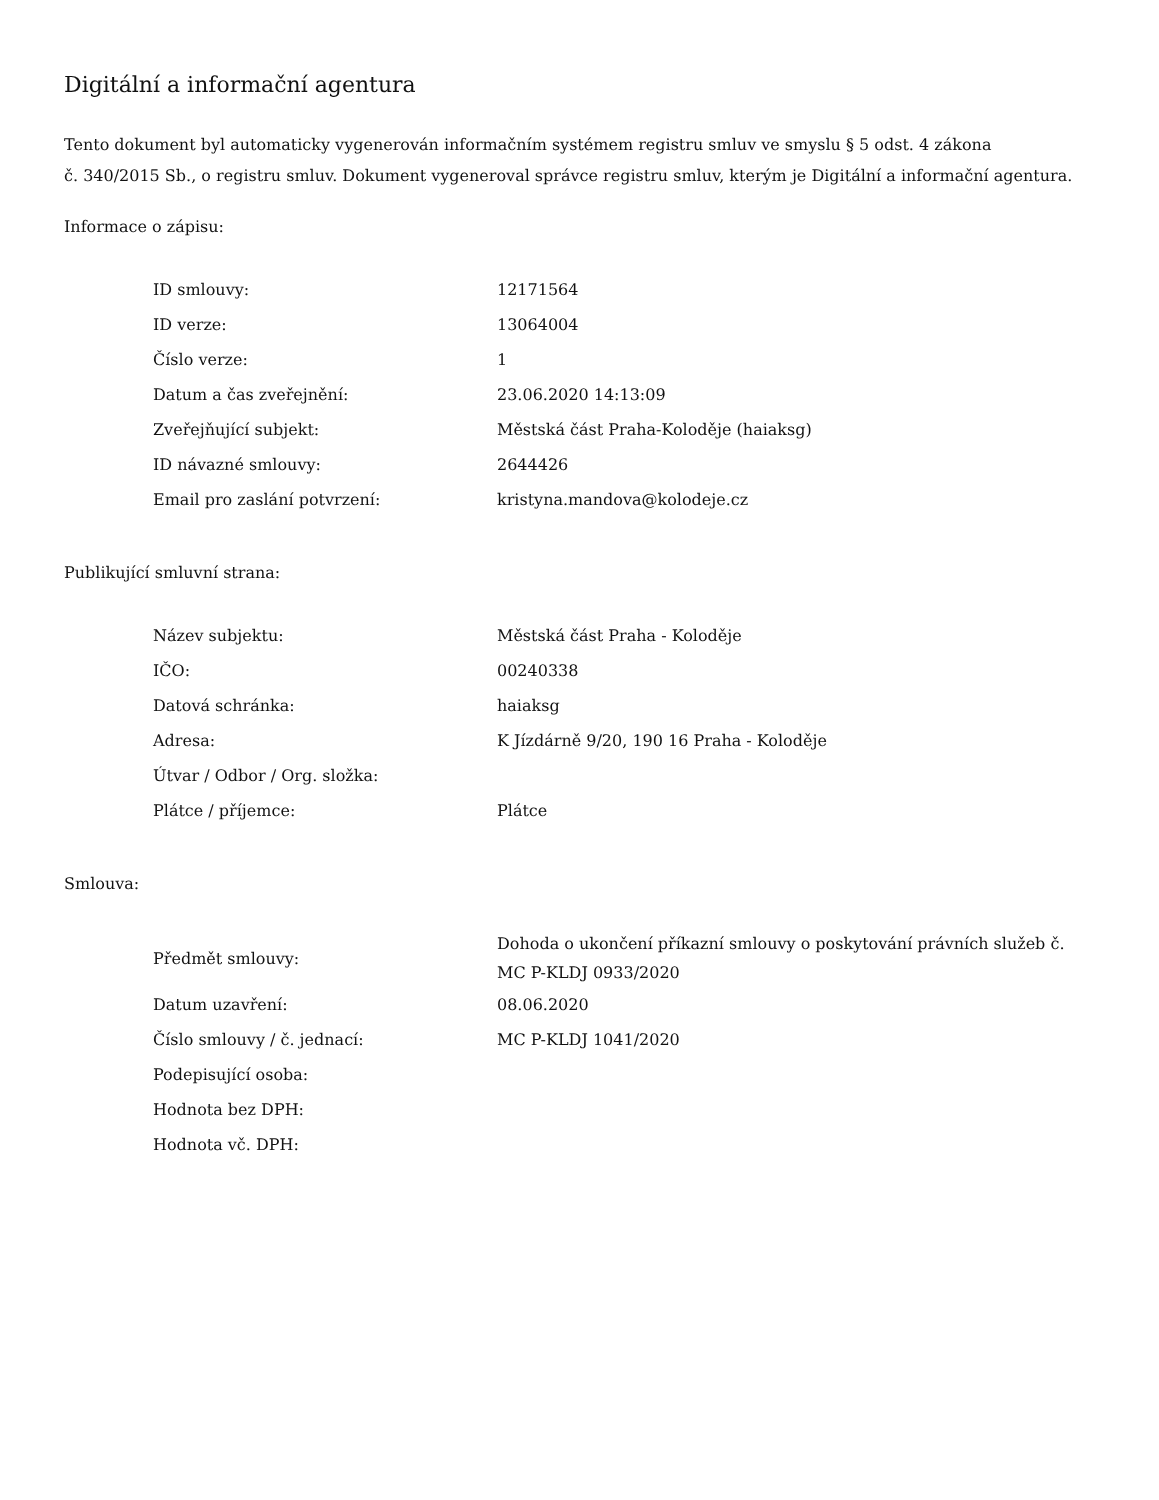Digitální a informační agentura
Tento dokument byl automaticky vygenerován informačním systémem registru smluv ve smyslu § 5 odst. 4 zákona
č. 340/2015 Sb., o registru smluv. Dokument vygeneroval správce registru smluv, kterým je Digitální a informační agentura.
Informace o zápisu:
| ID smlouvy: | 12171564 |
| ID verze: | 13064004 |
| Číslo verze: | 1 |
| Datum a čas zveřejnění: | 23.06.2020 14:13:09 |
| Zveřejňující subjekt: | Městská část Praha-Koloděje (haiaksg) |
| ID návazné smlouvy: | 2644426 |
| Email pro zaslání potvrzení: | kristyna.mandova@kolodeje.cz |
Publikující smluvní strana:
| Název subjektu: | Městská část Praha - Koloděje |
| IČO: | 00240338 |
| Datová schránka: | haiaksg |
| Adresa: | K Jízdárně 9/20, 190 16 Praha - Koloděje |
| Útvar / Odbor / Org. složka: | |
| Plátce / příjemce: | Plátce |
Smlouva:
| Předmět smlouvy: | Dohoda o ukončení příkazní smlouvy o poskytování právních služeb č. MC P-KLDJ 0933/2020 |
| Datum uzavření: | 08.06.2020 |
| Číslo smlouvy / č. jednací: | MC P-KLDJ 1041/2020 |
| Podepisující osoba: | |
| Hodnota bez DPH: | |
| Hodnota vč. DPH: | |